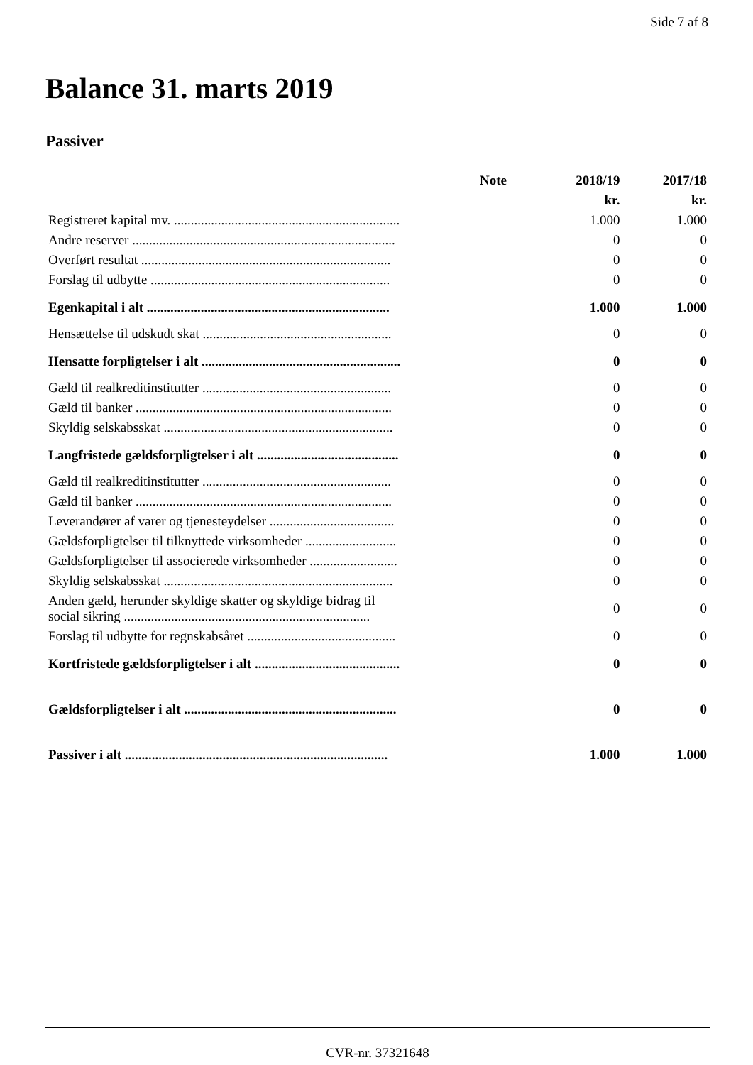Side 7 af 8
Balance 31. marts 2019
Passiver
| | Note | 2018/19 | 2017/18 |
| --- | --- | --- | --- |
| | | kr. | kr. |
| Registreret kapital mv. ................................................................... | | 1.000 | 1.000 |
| Andre reserver .............................................................................. | | 0 | 0 |
| Overført resultat .......................................................................... | | 0 | 0 |
| Forslag til udbytte ....................................................................... | | 0 | 0 |
| Egenkapital i alt ........................................................................ | | 1.000 | 1.000 |
| Hensættelse til udskudt skat ........................................................ | | 0 | 0 |
| Hensatte forpligtelser i alt ........................................................... | | 0 | 0 |
| Gæld til realkreditinstitutter ........................................................ | | 0 | 0 |
| Gæld til banker ............................................................................ | | 0 | 0 |
| Skyldig selskabsskat .................................................................... | | 0 | 0 |
| Langfristede gældsforpligtelser i alt .......................................... | | 0 | 0 |
| Gæld til realkreditinstitutter ........................................................ | | 0 | 0 |
| Gæld til banker ............................................................................ | | 0 | 0 |
| Leverandører af varer og tjenesteydelser ..................................... | | 0 | 0 |
| Gældsforpligtelser til tilknyttede virksomheder ........................... | | 0 | 0 |
| Gældsforpligtelser til associerede virksomheder .......................... | | 0 | 0 |
| Skyldig selskabsskat .................................................................... | | 0 | 0 |
| Anden gæld, herunder skyldige skatter og skyldige bidrag til social sikring ......................................................................... | | 0 | 0 |
| Forslag til udbytte for regnskabsåret ............................................ | | 0 | 0 |
| Kortfristede gældsforpligtelser i alt ........................................... | | 0 | 0 |
| Gældsforpligtelser i alt ............................................................... | | 0 | 0 |
| Passiver i alt .............................................................................. | | 1.000 | 1.000 |
CVR-nr. 37321648